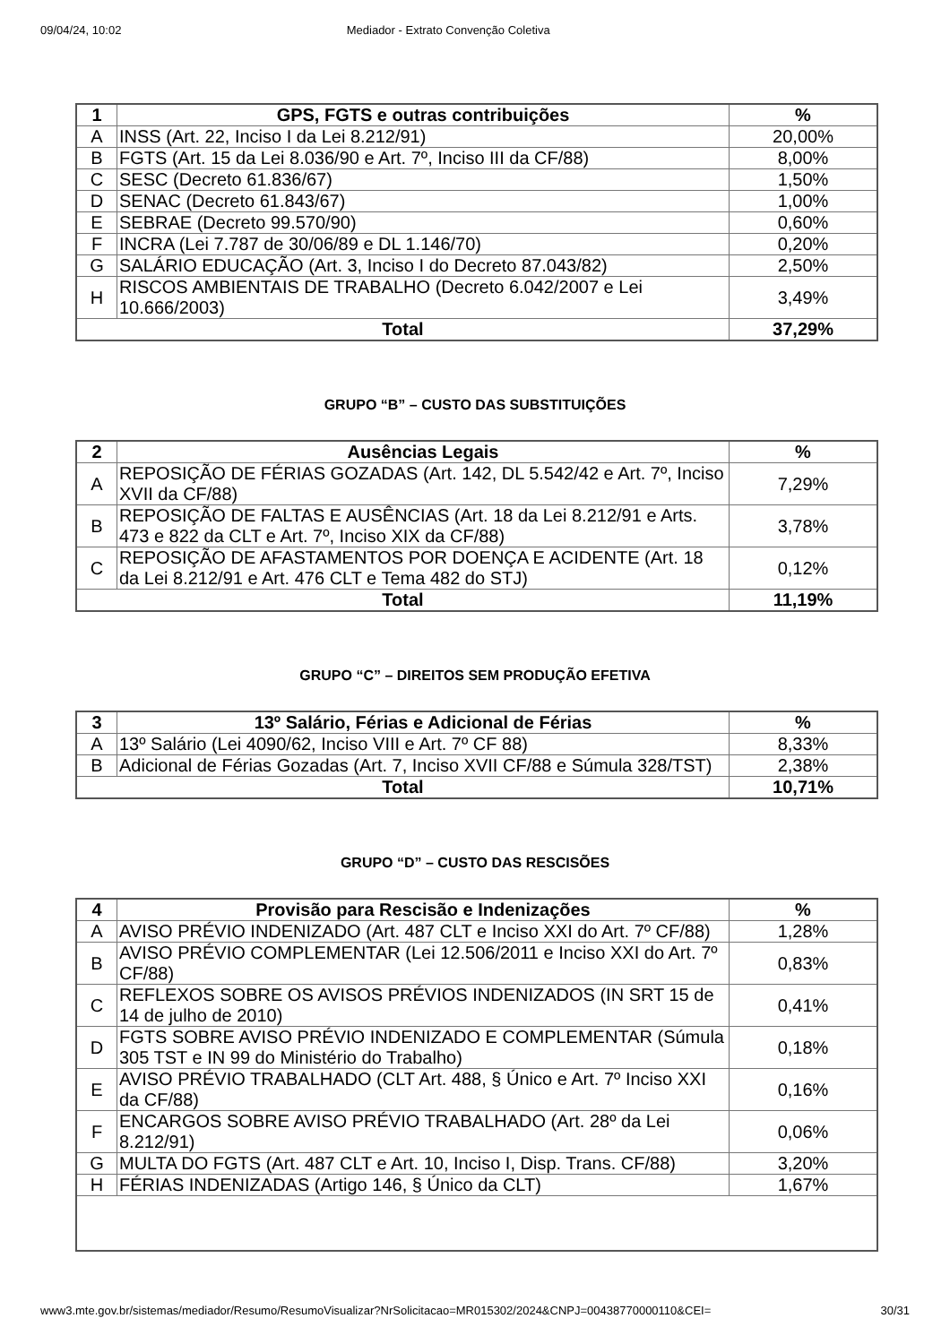09/04/24, 10:02 Mediador - Extrato Convenção Coletiva
| 1 | GPS, FGTS e outras contribuições | % |
| --- | --- | --- |
| A | INSS (Art. 22, Inciso I da Lei 8.212/91) | 20,00% |
| B | FGTS (Art. 15 da Lei 8.036/90 e Art. 7º, Inciso III da CF/88) | 8,00% |
| C | SESC (Decreto 61.836/67) | 1,50% |
| D | SENAC (Decreto 61.843/67) | 1,00% |
| E | SEBRAE (Decreto 99.570/90) | 0,60% |
| F | INCRA (Lei 7.787 de 30/06/89 e DL 1.146/70) | 0,20% |
| G | SALÁRIO EDUCAÇÃO (Art. 3, Inciso I do Decreto 87.043/82) | 2,50% |
| H | RISCOS AMBIENTAIS DE TRABALHO (Decreto 6.042/2007 e Lei 10.666/2003) | 3,49% |
| Total | | 37,29% |
GRUPO “B” – CUSTO DAS SUBSTITUIÇÕES
| 2 | Ausências Legais | % |
| --- | --- | --- |
| A | REPOSIÇÃO DE FÉRIAS GOZADAS (Art. 142, DL 5.542/42 e Art. 7º, Inciso XVII da CF/88) | 7,29% |
| B | REPOSIÇÃO DE FALTAS E AUSÊNCIAS (Art. 18 da Lei 8.212/91 e Arts. 473 e 822 da CLT e Art. 7º, Inciso XIX da CF/88) | 3,78% |
| C | REPOSIÇÃO DE AFASTAMENTOS POR DOENÇA E ACIDENTE (Art. 18 da Lei 8.212/91 e Art. 476 CLT e Tema 482 do STJ) | 0,12% |
| Total | | 11,19% |
GRUPO “C” – DIREITOS SEM PRODUÇÃO EFETIVA
| 3 | 13º Salário, Férias e Adicional de Férias | % |
| --- | --- | --- |
| A | 13º Salário (Lei 4090/62, Inciso VIII e Art. 7º CF 88) | 8,33% |
| B | Adicional de Férias Gozadas (Art. 7, Inciso XVII CF/88 e Súmula 328/TST) | 2,38% |
| Total | | 10,71% |
GRUPO “D” – CUSTO DAS RESCISÕES
| 4 | Provisão para Rescisão e Indenizações | % |
| --- | --- | --- |
| A | AVISO PRÉVIO INDENIZADO (Art. 487 CLT e Inciso XXI do Art. 7º CF/88) | 1,28% |
| B | AVISO PRÉVIO COMPLEMENTAR (Lei 12.506/2011 e Inciso XXI do Art. 7º CF/88) | 0,83% |
| C | REFLEXOS SOBRE OS AVISOS PRÉVIOS INDENIZADOS (IN SRT 15 de 14 de julho de 2010) | 0,41% |
| D | FGTS SOBRE AVISO PRÉVIO INDENIZADO E COMPLEMENTAR (Súmula 305 TST e IN 99 do Ministério do Trabalho) | 0,18% |
| E | AVISO PRÉVIO TRABALHADO (CLT Art. 488, § Único e Art. 7º Inciso XXI da CF/88) | 0,16% |
| F | ENCARGOS SOBRE AVISO PRÉVIO TRABALHADO (Art. 28º da Lei 8.212/91) | 0,06% |
| G | MULTA DO FGTS (Art. 487 CLT e Art. 10, Inciso I, Disp. Trans. CF/88) | 3,20% |
| H | FÉRIAS INDENIZADAS (Artigo 146, § Único da CLT) | 1,67% |
www3.mte.gov.br/sistemas/mediador/Resumo/ResumoVisualizar?NrSolicitacao=MR015302/2024&CNPJ=00438770000110&CEI= 30/31